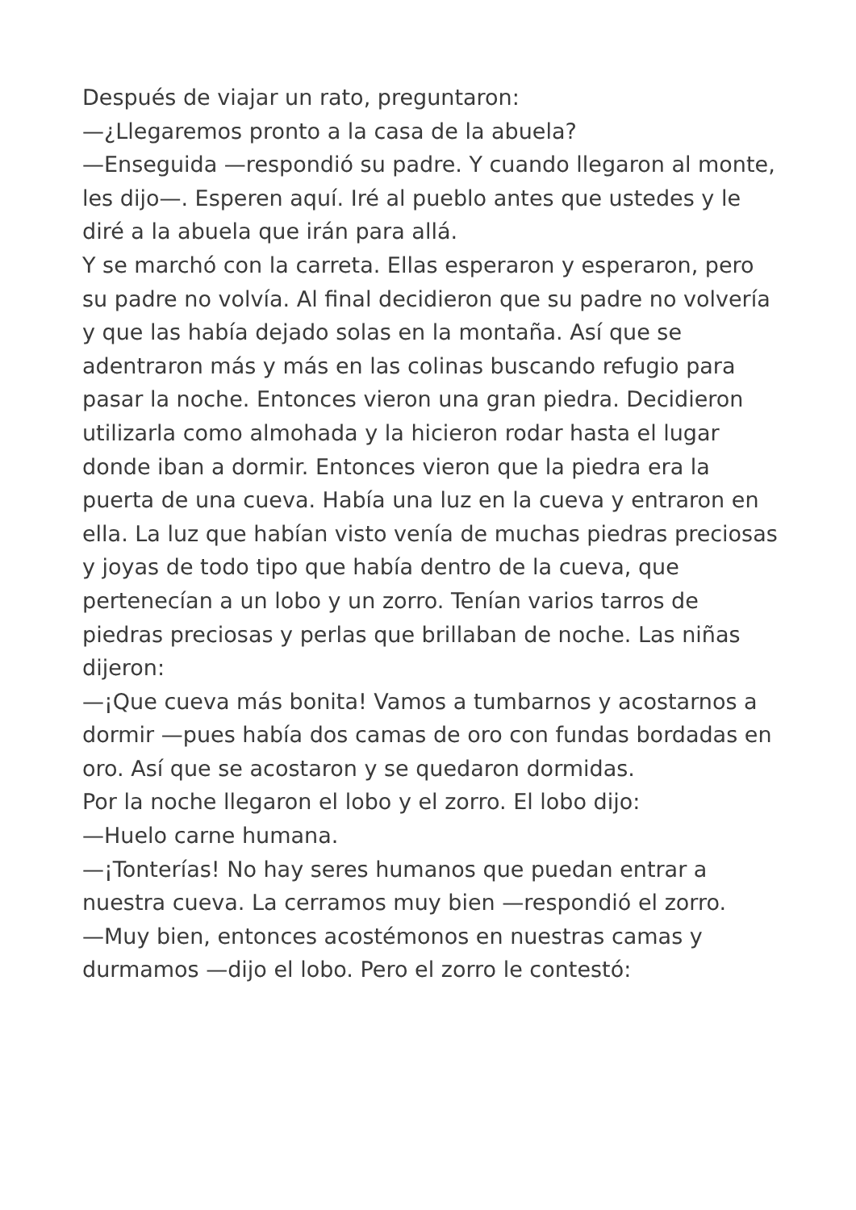Después de viajar un rato, preguntaron:
—¿Llegaremos pronto a la casa de la abuela?
—Enseguida —respondió su padre. Y cuando llegaron al monte, les dijo—. Esperen aquí. Iré al pueblo antes que ustedes y le diré a la abuela que irán para allá.
Y se marchó con la carreta. Ellas esperaron y esperaron, pero su padre no volvía. Al final decidieron que su padre no volvería y que las había dejado solas en la montaña. Así que se adentraron más y más en las colinas buscando refugio para pasar la noche. Entonces vieron una gran piedra. Decidieron utilizarla como almohada y la hicieron rodar hasta el lugar donde iban a dormir. Entonces vieron que la piedra era la puerta de una cueva. Había una luz en la cueva y entraron en ella. La luz que habían visto venía de muchas piedras preciosas y joyas de todo tipo que había dentro de la cueva, que pertenecían a un lobo y un zorro. Tenían varios tarros de piedras preciosas y perlas que brillaban de noche. Las niñas dijeron:
—¡Que cueva más bonita! Vamos a tumbarnos y acostarnos a dormir —pues había dos camas de oro con fundas bordadas en oro. Así que se acostaron y se quedaron dormidas.
Por la noche llegaron el lobo y el zorro. El lobo dijo:
—Huelo carne humana.
—¡Tonterías! No hay seres humanos que puedan entrar a nuestra cueva. La cerramos muy bien —respondió el zorro.
—Muy bien, entonces acostémonos en nuestras camas y durmamos —dijo el lobo. Pero el zorro le contestó: